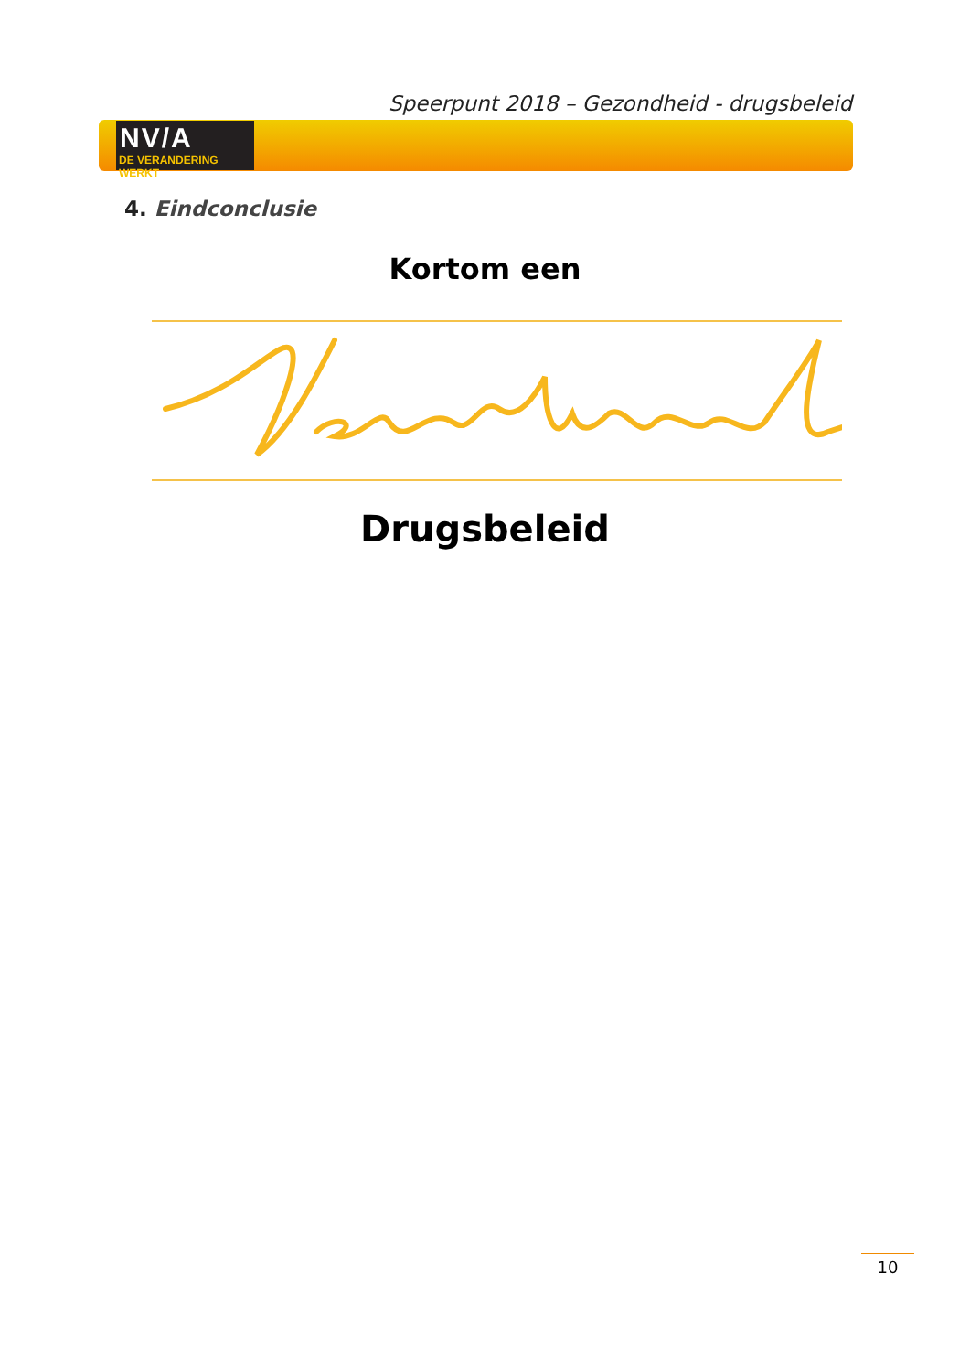Speerpunt 2018 – Gezondheid - drugsbeleid
NV/A
DE VERANDERING WERKT
4. Eindconclusie
Kortom een
Drugsbeleid
10